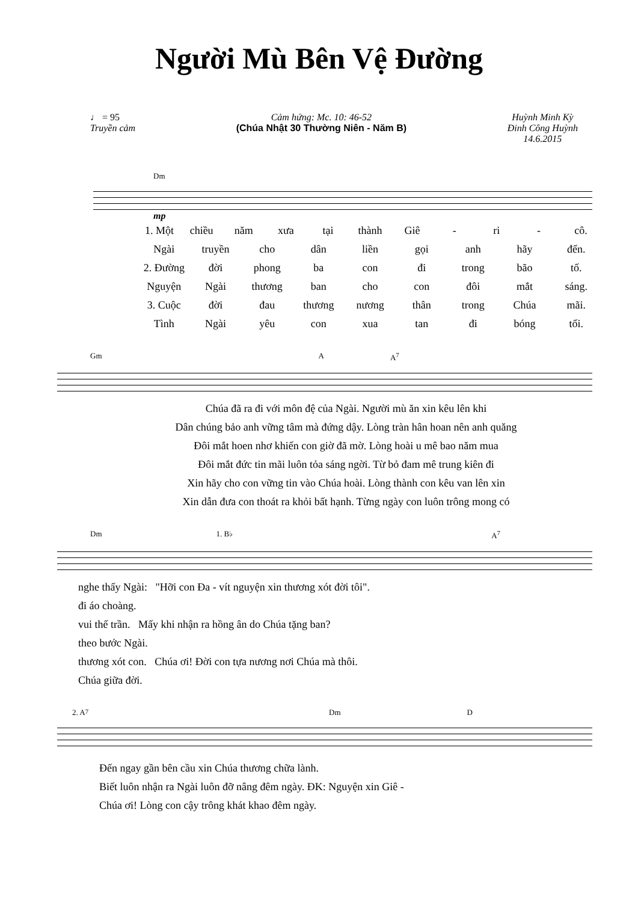Người Mù Bên Vệ Đường
♩ = 95
Truyền cảm
Cảm hứng: Mc. 10: 46-52
(Chúa Nhật 30 Thường Niên - Năm B)
Huỳnh Minh Kỳ
Đinh Công Huỳnh
14.6.2015
Dm
mp
1. Một chiều năm xưa tại thành Giê - ri - cô.
Ngài truyền cho dân liền gọi anh hãy đến.
2. Đường đời phong ba con đi trong bão tố.
Nguyện Ngài thương ban cho con đôi mắt sáng.
3. Cuộc đời đau thương nương thân trong Chúa mãi.
Tình Ngài yêu con xua tan đi bóng tối.
Gm A A<sup>7</sup>
Chúa đã ra đi với môn đệ của Ngài. Người mù ăn xin kêu lên khi
Dân chúng bảo anh vững tâm mà đứng dậy. Lòng tràn hân hoan nên anh quăng
Đôi mắt hoen nhơ khiến con giờ đã mờ. Lòng hoài u mê bao năm mua
Đôi mắt đức tin mãi luôn tỏa sáng ngời. Từ bỏ đam mê trung kiên đi
Xin hãy cho con vững tin vào Chúa hoài. Lòng thành con kêu van lên xin
Xin dẫn đưa con thoát ra khỏi bất hạnh. Từng ngày con luôn trông mong có
Dm 1. B♭ A<sup>7</sup>
nghe thấy Ngài: "Hỡi con Đa - vít nguyện xin thương xót đời tôi".
đi áo choàng.
vui thế trần. Mấy khi nhận ra hồng ân do Chúa tặng ban?
theo bước Ngài.
thương xót con. Chúa ơi! Đời con tựa nương nơi Chúa mà thôi.
Chúa giữa đời.
2. A<sup>7</sup> Dm D
Đến ngay gần bên cầu xin Chúa thương chữa lành.
Biết luôn nhận ra Ngài luôn đỡ nâng đêm ngày. ĐK: Nguyện xin Giê -
Chúa ơi! Lòng con cậy trông khát khao đêm ngày.